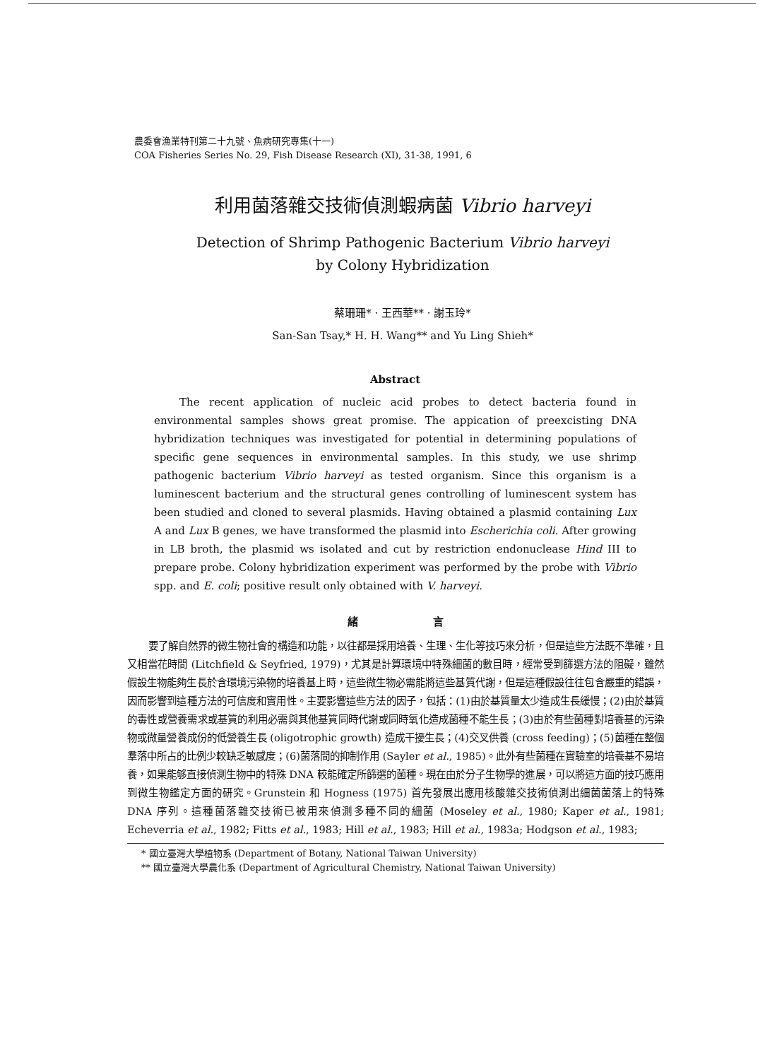農委會漁業特刊第二十九號、魚病研究專集(十一)
COA Fisheries Series No. 29, Fish Disease Research (XI), 31-38, 1991, 6
利用菌落雜交技術偵測蝦病菌 Vibrio harveyi
Detection of Shrimp Pathogenic Bacterium Vibrio harveyi
by Colony Hybridization
蔡珊珊* · 王西華** · 謝玉玲*
San-San Tsay,* H. H. Wang** and Yu Ling Shieh*
Abstract
The recent application of nucleic acid probes to detect bacteria found in environmental samples shows great promise. The appication of preexcisting DNA hybridization techniques was investigated for potential in determining populations of specific gene sequences in environmental samples. In this study, we use shrimp pathogenic bacterium Vibrio harveyi as tested organism. Since this organism is a luminescent bacterium and the structural genes controlling of luminescent system has been studied and cloned to several plasmids. Having obtained a plasmid containing Lux A and Lux B genes, we have transformed the plasmid into Escherichia coli. After growing in LB broth, the plasmid ws isolated and cut by restriction endonuclease Hind III to prepare probe. Colony hybridization experiment was performed by the probe with Vibrio spp. and E. coli; positive result only obtained with V. harveyi.
緒 言
要了解自然界的微生物社會的構造和功能，以往都是採用培養、生理、生化等技巧來分析，但是這些方法既不準確，且又相當花時間 (Litchfield & Seyfried, 1979)，尤其是計算環境中特殊細菌的數目時，經常受到篩選方法的阻礙，雖然假設生物能夠生長於含環境污染物的培養基上時，這些微生物必需能將這些基質代謝，但是這種假設往往包含嚴重的錯誤，因而影響到這種方法的可信度和實用性。主要影響這些方法的因子，包括：(1)由於基質量太少造成生長緩慢；(2)由於基質的毒性或營養需求或基質的利用必需與其他基質同時代謝或同時氧化造成菌種不能生長；(3)由於有些菌種對培養基的污染物或微量營養成份的低營養生長 (oligotrophic growth) 造成干擾生長；(4)交叉供養 (cross feeding)；(5)菌種在整個羣落中所占的比例少較缺乏敏感度；(6)菌落間的抑制作用 (Sayler et al., 1985)。此外有些菌種在實驗室的培養基不易培養，如果能够直接偵測生物中的特殊 DNA 較能確定所篩選的菌種。現在由於分子生物學的進展，可以將這方面的技巧應用到微生物鑑定方面的研究。Grunstein 和 Hogness (1975) 首先發展出應用核酸雜交技術偵測出細菌菌落上的特殊 DNA 序列。這種菌落雜交技術已被用來偵測多種不同的細菌 (Moseley et al., 1980; Kaper et al., 1981; Echeverria et al., 1982; Fitts et al., 1983; Hill et al., 1983; Hill et al., 1983a; Hodgson et al., 1983;
* 國立臺灣大學植物系 (Department of Botany, National Taiwan University)
** 國立臺灣大學農化系 (Department of Agricultural Chemistry, National Taiwan University)